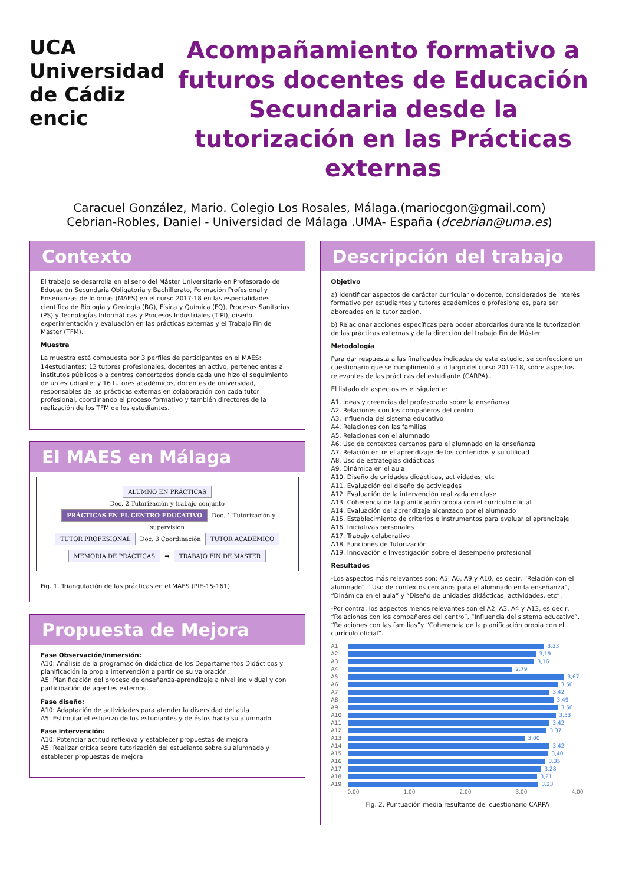UCA
Universidad de Cádiz
encic
Acompañamiento formativo a futuros docentes de Educación Secundaria desde la tutorización en las Prácticas externas
Caracuel González, Mario. Colegio Los Rosales, Málaga.(mariocgon@gmail.com)
Cebrian-Robles, Daniel - Universidad de Málaga .UMA- España (dcebrian@uma.es)
Contexto
El trabajo se desarrolla en el seno del Máster Universitario en Profesorado de Educación Secundaria Obligatoria y Bachillerato, Formación Profesional y Enseñanzas de Idiomas (MAES) en el curso 2017-18 en las especialidades científica de Biología y Geología (BG), Física y Química (FQ), Procesos Sanitarios (PS) y Tecnologías Informáticas y Procesos Industriales (TIPI), diseño, experimentación y evaluación en las prácticas externas y el Trabajo Fin de Máster (TFM).
Muestra
La muestra está compuesta por 3 perfiles de participantes en el MAES: 14estudiantes; 13 tutores profesionales, docentes en activo, pertenecientes a institutos públicos o a centros concertados donde cada uno hizo el seguimiento de un estudiante; y 16 tutores académicos, docentes de universidad, responsables de las prácticas externas en colaboración con cada tutor profesional, coordinando el proceso formativo y también directores de la realización de los TFM de los estudiantes.
El MAES en Málaga
ALUMNO EN PRÁCTICAS
Doc. 2 Tutorización y trabajo conjunto
PRÁCTICAS EN EL CENTRO EDUCATIVO
Doc. 1 Tutorización y supervisión
TUTOR PROFESIONAL
Doc. 3 Coordinación
TUTOR ACADÉMICO
MEMORIA DE PRÁCTICAS
➡
TRABAJO FIN DE MÁSTER
Fig. 1. Triangulación de las prácticas en el MAES (PIE-15-161)
Propuesta de Mejora
Fase Observación/inmersión:
A10: Análisis de la programación didáctica de los Departamentos Didácticos y planificación la propia intervención a partir de su valoración.
A5: Planificación del proceso de enseñanza-aprendizaje a nivel individual y con participación de agentes externos.
Fase diseño:
A10: Adaptación de actividades para atender la diversidad del aula
A5: Estimular el esfuerzo de los estudiantes y de éstos hacia su alumnado
Fase intervención:
A10: Potenciar actitud reflexiva y establecer propuestas de mejora
A5: Realizar crítica sobre tutorización del estudiante sobre su alumnado y establecer propuestas de mejora
Descripción del trabajo
Objetivo
a) Identificar aspectos de carácter curricular o docente, considerados de interés formativo por estudiantes y tutores académicos o profesionales, para ser abordados en la tutorización.
b) Relacionar acciones específicas para poder abordarlos durante la tutorización de las prácticas externas y de la dirección del trabajo Fin de Máster.
Metodología
Para dar respuesta a las finalidades indicadas de este estudio, se confeccionó un cuestionario que se cumplimentó a lo largo del curso 2017-18, sobre aspectos relevantes de las prácticas del estudiante (CARPA)..
El listado de aspectos es el siguiente:
A1. Ideas y creencias del profesorado sobre la enseñanza
A2. Relaciones con los compañeros del centro
A3. Influencia del sistema educativo
A4. Relaciones con las familias
A5. Relaciones con el alumnado
A6. Uso de contextos cercanos para el alumnado en la enseñanza
A7. Relación entre el aprendizaje de los contenidos y su utilidad
A8. Uso de estrategias didácticas
A9. Dinámica en el aula
A10. Diseño de unidades didácticas, actividades, etc
A11. Evaluación del diseño de actividades
A12. Evaluación de la intervención realizada en clase
A13. Coherencia de la planificación propia con el currículo oficial
A14. Evaluación del aprendizaje alcanzado por el alumnado
A15. Establecimiento de criterios e instrumentos para evaluar el aprendizaje
A16. Iniciativas personales
A17. Trabajo colaborativo
A18. Funciones de Tutorización
A19. Innovación e Investigación sobre el desempeño profesional
Resultados
-Los aspectos más relevantes son: A5, A6, A9 y A10, es decir, “Relación con el alumnado”, “Uso de contextos cercanos para el alumnado en la enseñanza”, “Dinámica en el aula” y “Diseño de unidades didácticas, actividades, etc”.
-Por contra, los aspectos menos relevantes son el A2, A3, A4 y A13, es decir, “Relaciones con los compañeros del centro”, “Influencia del sistema educativo”, “Relaciones con las familias”y “Coherencia de la planificación propia con el currículo oficial”.
A1 3,33
A2 3,19
A3 3,16
A4 2,79
A5 3,67
A6 3,56
A7 3,42
A8 3,49
A9 3,56
A10 3,53
A11 3,42
A12 3,37
A13 3,00
A14 3,42
A15 3,40
A16 3,35
A17 3,28
A18 3,21
A19 3,23
0,00 1,00 2,00 3,00 4,00
Fig. 2. Puntuación media resultante del cuestionario CARPA